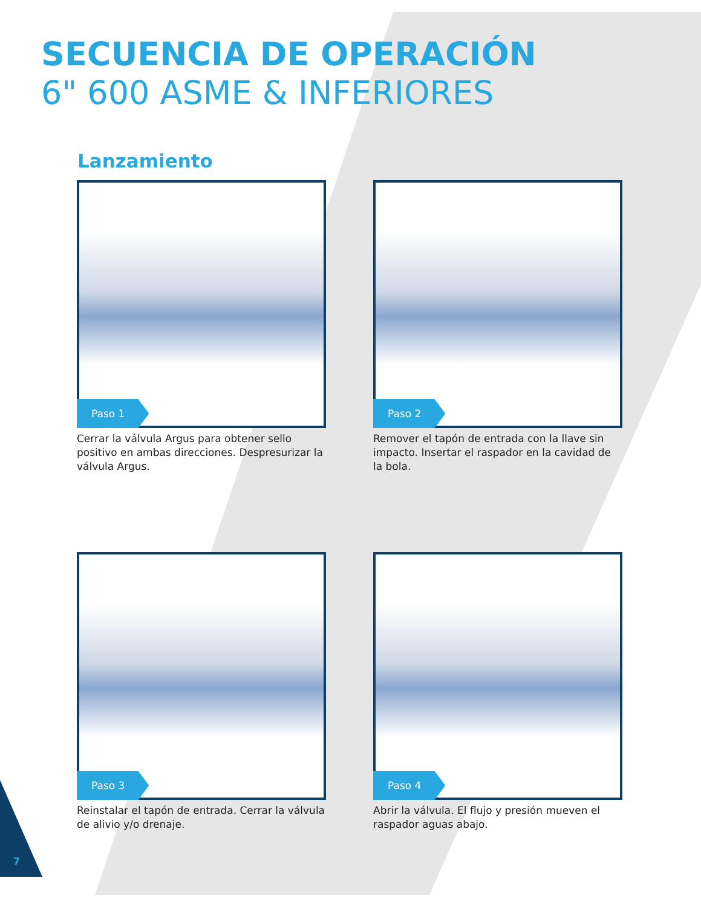SECUENCIA DE OPERACIÓN
6" 600 ASME & INFERIORES
Lanzamiento
Paso 1
Cerrar la válvula Argus para obtener sello positivo en ambas direcciones. Despresurizar la válvula Argus.
Paso 2
Remover el tapón de entrada con la llave sin impacto. Insertar el raspador en la cavidad de la bola.
Paso 3
Reinstalar el tapón de entrada. Cerrar la válvula de alivio y/o drenaje.
Paso 4
Abrir la válvula. El flujo y presión mueven el raspador aguas abajo.
7